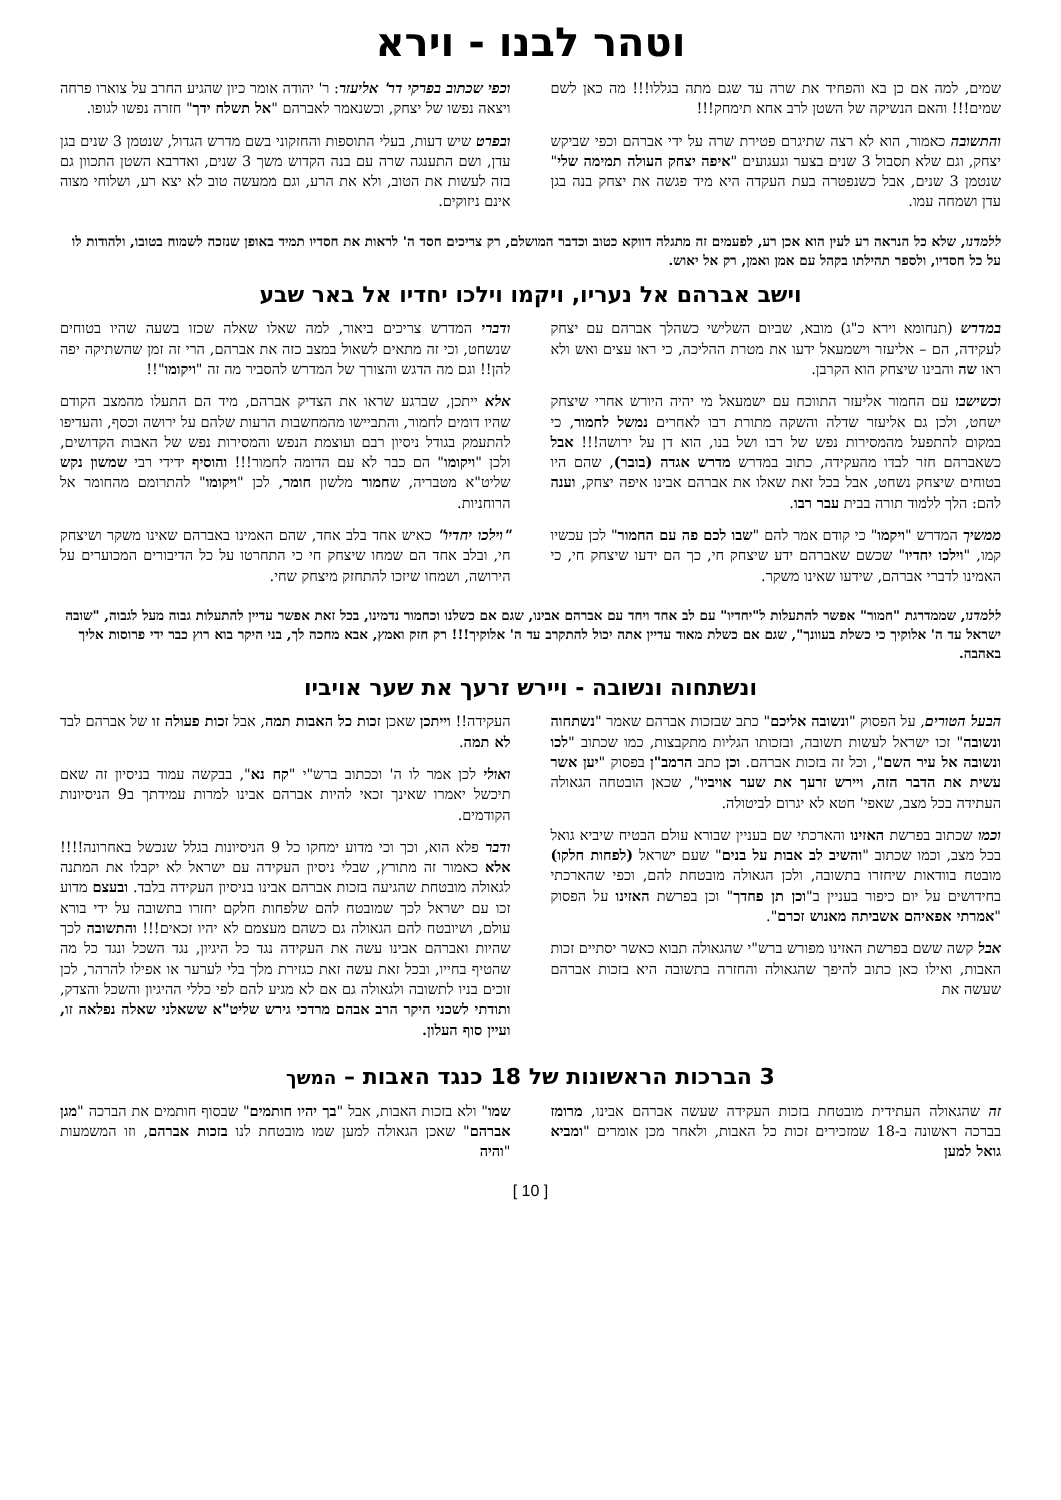וטהר לבנו - וירא
שמים, למה אם כן בא והפחיד את שרה עד שגם מתה בגללו!!! מה כאן לשם שמים!!! והאם הנשיקה של השטן לרב אחא תימחק!!!
והתשובה כאמור, הוא לא רצה שתיגרם פטירת שרה על ידי אברהם וכפי שביקש יצחק, וגם שלא תסבול 3 שנים בצער וגעגועים "איפה יצחק העולה תמימה שלי" שנטמן 3 שנים, אבל כשנפטרה בעת העקדה היא מיד פגשה את יצחק בנה בגן עדן ושמחה עמו.
וכפי שכתוב בפרקי דר' אליעזר: ר' יהודה אומר כיון שהגיע החרב על צוארו פרחה ויצאה נפשו של יצחק, וכשנאמר לאברהם "אל תשלח ידך" חזרה נפשו לגופו.
ובפרט שיש דעות, בעלי התוספות והחזקוני בשם מדרש הגדול, שנטמן 3 שנים בגן עדן, ושם התענגה שרה עם בנה הקדוש משך 3 שנים, ואדרבא השטן התכוון גם בזה לעשות את הטוב, ולא את הרע, וגם ממעשה טוב לא יצא רע, ושלוחי מצוה אינם ניזוקים.
ללמדנו, שלא כל הנראה רע לעין הוא אכן רע, לפעמים זה מתגלה דווקא כטוב וכדבר המושלם, רק צריכים חסד ה' לראות את חסדיו תמיד באופן שנזכה לשמוח בטובו, ולהודות לו על כל חסדיו, ולספר תהילתו בקהל עם אמן ואמן, רק אל יאוש.
וישב אברהם אל נעריו, ויקמו וילכו יחדיו אל באר שבע
במדרש (תנחומא וירא כ"ג) מובא, שביום השלישי כשהלך אברהם עם יצחק לעקידה, הם – אליעזר וישמעאל ידעו את מטרת ההליכה, כי ראו עצים ואש ולא ראו שה והבינו שיצחק הוא הקרבן.
וכשישבו עם החמור אליעזר התווכח עם ישמעאל מי יהיה היורש אחרי שיצחק ישחט, ולכן גם אליעזר שדלה והשקה מתורת רבו לאחרים נמשל לחמור, כי במקום להתפעל מהמסירות נפש של רבו ושל בנו, הוא דן על ירושה!!! אבל כשאברהם חזר לבדו מהעקידה, כתוב במדרש מדרש אגדה (בובר), שהם היו בטוחים שיצחק נשחט, אבל בכל זאת שאלו את אברהם אבינו איפה יצחק, וענה להם: הלך ללמוד תורה בבית עבר רבו.
ממשיך המדרש "ויקמו" כי קודם אמר להם "שבו לכם פה עם החמור" לכן עכשיו קמו, "וילכו יחדיו" שכשם שאברהם ידע שיצחק חי, כך הם ידעו שיצחק חי, כי האמינו לדברי אברהם, שידעו שאינו משקר.
ודברי המדרש צריכים ביאור, למה שאלו שאלה שכזו בשעה שהיו בטוחים שנשחט, וכי זה מתאים לשאול במצב כזה את אברהם, הרי זה זמן שהשתיקה יפה להן!! וגם מה הדגש והצורך של המדרש להסביר מה זה "ויקומו"!!
אלא ייתכן, שברגע שראו את הצדיק אברהם, מיד הם התעלו מהמצב הקודם שהיו דומים לחמור, והתביישו מהמחשבות הרעות שלהם על ירושה וכסף, והעדיפו להתעמק בגודל ניסיון רבם ועוצמת הנפש והמסירות נפש של האבות הקדושים, ולכן "ויקומו" הם כבר לא עם הדומה לחמור!!! והוסיף ידידי רבי שמשון נקש שליט"א מטבריה, שחמור מלשון חומר, לכן "ויקומו" להתרומם מהחומר אל הרוחניות.
"וילכו יחדיו" כאיש אחד בלב אחד, שהם האמינו באברהם שאינו משקר ושיצחק חי, ובלב אחד הם שמחו שיצחק חי כי התחרטו על כל הדיבורים המכוערים על הירושה, ושמחו שיזכו להתחזק מיצחק שחי.
ללמדנו, שממדרגת "חמור" אפשר להתעלות ל"יחדיו" עם לב אחד ויחד עם אברהם אבינו, שגם אם כשלנו וכחמור נדמינו, בכל זאת אפשר עדיין להתעלות גבוה מעל לגבוה, "שובה ישראל עד ה' אלוקיך כי כשלת בעוונך", שגם אם כשלת מאוד עדיין אתה יכול להתקרב עד ה' אלוקיך!!! רק חזק ואמץ, אבא מחכה לך, בני היקר בוא רוץ כבר ידי פרוסות אליך באהבה.
ונשתחוה ונשובה - ויירש זרעך את שער אויביו
הבעל הטורים, על הפסוק "ונשובה אליכם" כתב שבזכות אברהם שאמר "נשתחוה ונשובה" זכו ישראל לעשות תשובה, ובזכותו הגליות מתקבצות, כמו שכתוב "לכו ונשובה אל עיר השם", וכל זה בזכות אברהם. וכן כתב הרמב"ן בפסוק "יען אשר עשית את הדבר הזה, ויירש זרעך את שער אויביו", שכאן הובטחה הגאולה העתידה בכל מצב, שאפי' חטא לא יגרום לביטולה.
וכמו שכתוב בפרשת האזינו והארכתי שם בעניין שבורא עולם הבטיח שיביא גואל בכל מצב, וכמו שכתוב "והשיב לב אבות על בנים" שעם ישראל (לפחות חלקו) מובטח בוודאות שיחזרו בתשובה, ולכן הגאולה מובטחת להם, וכפי שהארכתי בחידושים על יום כיפור בעניין ב"וכן תן פחדך" וכן בפרשת האזינו על הפסוק "אמרתי אפאיהם אשביתה מאנוש זכרם".
אבל קשה ששם בפרשת האזינו מפורש ברש"י שהגאולה תבוא כאשר יסתיים זכות האבות, ואילו כאן כתוב להיפך שהגאולה והחזרה בתשובה היא בזכות אברהם שעשה את
העקידה!! וייתכן שאכן זכות כל האבות תמה, אבל זכות פעולה זו של אברהם לבד לא תמה.
ואולי לכן אמר לו ה' וככתוב ברש"י "קח נא", בבקשה עמוד בניסיון זה שאם תיכשל יאמרו שאינך זכאי להיות אברהם אבינו למרות עמידתך ב9 הניסיונות הקודמים.
ודבר פלא הוא, וכך וכי מדוע ימחקו כל 9 הניסיונות בגלל שנכשל באחרונה!!!! אלא כאמור זה מתורץ, שבלי ניסיון העקידה עם ישראל לא יקבלו את המתנה לגאולה מובטחת שהגיעה בזכות אברהם אבינו בניסיון העקידה בלבד. ובעצם מדוע זכו עם ישראל לכך שמובטח להם שלפחות חלקם יחזרו בתשובה על ידי בורא עולם, ושיובטח להם הגאולה גם כשהם מעצמם לא יהיו זכאים!!! והתשובה לכך שהיות ואברהם אבינו עשה את העקידה נגד כל היגיון, נגד השכל ונגד כל מה שהטיף בחייו, ובכל זאת עשה זאת כגזירת מלך בלי לערער או אפילו להרהר, לכן זוכים בניו לתשובה ולגאולה גם אם לא מגיע להם לפי כללי ההיגיון והשכל והצדק, ותודתי לשכני היקר הרב אבהם מרדכי גירש שליט"א ששאלני שאלה נפלאה זו, ועיין סוף העלון.
3 הברכות הראשונות של 18 כנגד האבות – המשך
זה שהגאולה העתידית מובטחת בזכות העקידה שעשה אברהם אבינו, מרומז בברכה ראשונה ב-18 שמזכירים זכות כל האבות, ולאחר מכן אומרים "ומביא גואל למען
שמו" ולא בזכות האבות, אבל "בך יהיו חותמים" שבסוף חותמים את הברכה "מגן אברהם" שאכן הגאולה למען שמו מובטחת לנו בזכות אברהם, וזו המשמעות "והיה
[ 10 ]